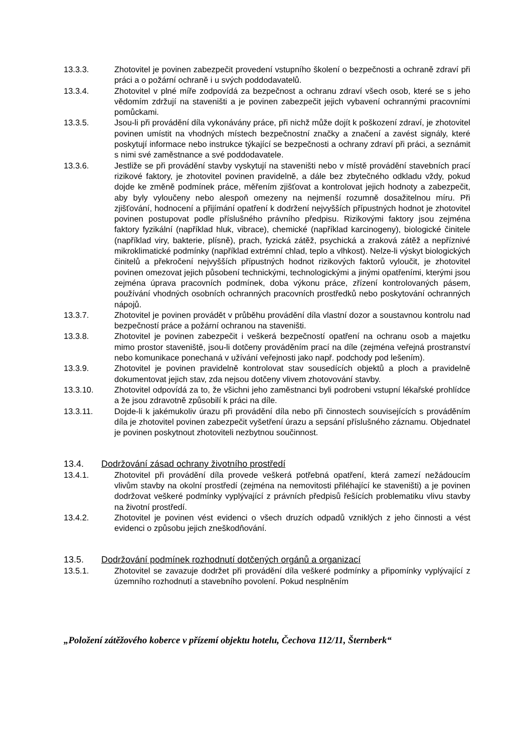13.3.3. Zhotovitel je povinen zabezpečit provedení vstupního školení o bezpečnosti a ochraně zdraví při práci a o požární ochraně i u svých poddodavatelů.
13.3.4. Zhotovitel v plné míře zodpovídá za bezpečnost a ochranu zdraví všech osob, které se s jeho vědomím zdržují na staveništi a je povinen zabezpečit jejich vybavení ochrannými pracovními pomůckami.
13.3.5. Jsou-li při provádění díla vykonávány práce, při nichž může dojít k poškození zdraví, je zhotovitel povinen umístit na vhodných místech bezpečnostní značky a značení a zavést signály, které poskytují informace nebo instrukce týkající se bezpečnosti a ochrany zdraví při práci, a seznámit s nimi své zaměstnance a své poddodavatele.
13.3.6. Jestliže se při provádění stavby vyskytují na staveništi nebo v místě provádění stavebních prací rizikové faktory, je zhotovitel povinen pravidelně, a dále bez zbytečného odkladu vždy, pokud dojde ke změně podmínek práce, měřením zjišťovat a kontrolovat jejich hodnoty a zabezpečit, aby byly vyloučeny nebo alespoň omezeny na nejmenší rozumně dosažitelnou míru. Při zjišťování, hodnocení a přijímání opatření k dodržení nejvyšších přípustných hodnot je zhotovitel povinen postupovat podle příslušného právního předpisu. Rizikovými faktory jsou zejména faktory fyzikální (například hluk, vibrace), chemické (například karcinogeny), biologické činitele (například viry, bakterie, plísně), prach, fyzická zátěž, psychická a zraková zátěž a nepříznivé mikroklimatické podmínky (například extrémní chlad, teplo a vlhkost). Nelze-li výskyt biologických činitelů a překročení nejvyšších přípustných hodnot rizikových faktorů vyloučit, je zhotovitel povinen omezovat jejich působení technickými, technologickými a jinými opatřeními, kterými jsou zejména úprava pracovních podmínek, doba výkonu práce, zřízení kontrolovaných pásem, používání vhodných osobních ochranných pracovních prostředků nebo poskytování ochranných nápojů.
13.3.7. Zhotovitel je povinen provádět v průběhu provádění díla vlastní dozor a soustavnou kontrolu nad bezpečností práce a požární ochranou na staveništi.
13.3.8. Zhotovitel je povinen zabezpečit i veškerá bezpečností opatření na ochranu osob a majetku mimo prostor staveniště, jsou-li dotčeny prováděním prací na díle (zejména veřejná prostranství nebo komunikace ponechaná v užívání veřejnosti jako např. podchody pod lešením).
13.3.9. Zhotovitel je povinen pravidelně kontrolovat stav sousedících objektů a ploch a pravidelně dokumentovat jejich stav, zda nejsou dotčeny vlivem zhotovování stavby.
13.3.10. Zhotovitel odpovídá za to, že všichni jeho zaměstnanci byli podrobeni vstupní lékařské prohlídce a že jsou zdravotně způsobilí k práci na díle.
13.3.11. Dojde-li k jakémukoliv úrazu při provádění díla nebo při činnostech souvisejících s prováděním díla je zhotovitel povinen zabezpečit vyšetření úrazu a sepsání příslušného záznamu. Objednatel je povinen poskytnout zhotoviteli nezbytnou součinnost.
13.4. Dodržování zásad ochrany životního prostředí
13.4.1. Zhotovitel při provádění díla provede veškerá potřebná opatření, která zamezí nežádoucím vlivům stavby na okolní prostředí (zejména na nemovitosti přiléhající ke staveništi) a je povinen dodržovat veškeré podmínky vyplývající z právních předpisů řešících problematiku vlivu stavby na životní prostředí.
13.4.2. Zhotovitel je povinen vést evidenci o všech druzích odpadů vzniklých z jeho činnosti a vést evidenci o způsobu jejich zneškodňování.
13.5. Dodržování podmínek rozhodnutí dotčených orgánů a organizací
13.5.1. Zhotovitel se zavazuje dodržet při provádění díla veškeré podmínky a připomínky vyplývající z územního rozhodnutí a stavebního povolení. Pokud nesplněním
„Položení zátěžového koberce v přízemí objektu hotelu, Čechova 112/11, Šternberk“